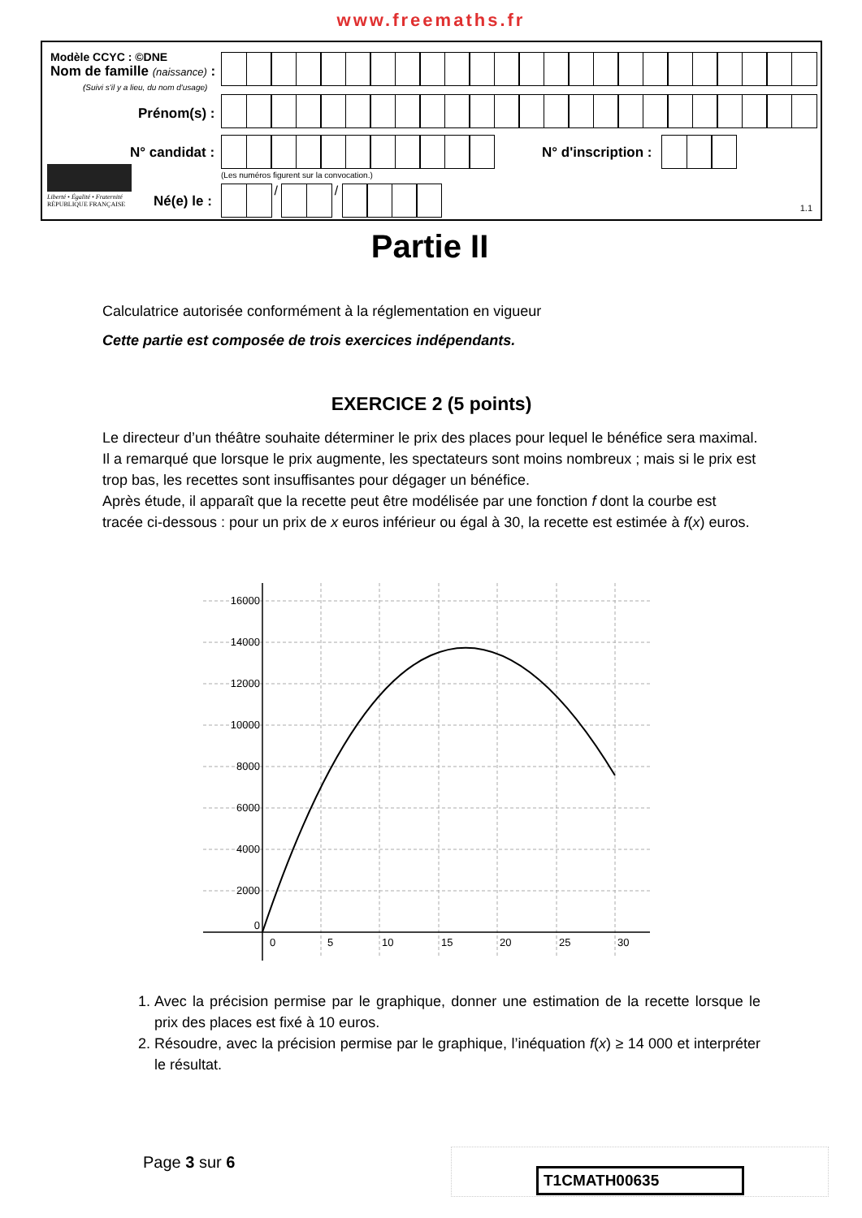www.freemaths.fr
Modèle CCYC : ©DNE
Nom de famille (naissance) :
(Suivi s'il y a lieu, du nom d'usage)
Prénom(s) :
N° candidat : N° d'inscription :
(Les numéros figurent sur la convocation.)
Liberté • Égalité • Fraternité
RÉPUBLIQUE FRANÇAISE
Né(e) le :
/ /
1.1
Partie II
Calculatrice autorisée conformément à la réglementation en vigueur
Cette partie est composée de trois exercices indépendants.
EXERCICE 2 (5 points)
Le directeur d’un théâtre souhaite déterminer le prix des places pour lequel le bénéfice sera maximal. Il a remarqué que lorsque le prix augmente, les spectateurs sont moins nombreux ; mais si le prix est trop bas, les recettes sont insuffisantes pour dégager un bénéfice.
Après étude, il apparaît que la recette peut être modélisée par une fonction f dont la courbe est tracée ci-dessous : pour un prix de x euros inférieur ou égal à 30, la recette est estimée à f(x) euros.
16000
14000
12000
10000
8000
6000
4000
2000
0
0
5
10
15
20
25
30
1. Avec la précision permise par le graphique, donner une estimation de la recette lorsque le prix des places est fixé à 10 euros.
2. Résoudre, avec la précision permise par le graphique, l’inéquation f(x) ≥ 14 000 et interpréter le résultat.
Page 3 sur 6
T1CMATH00635